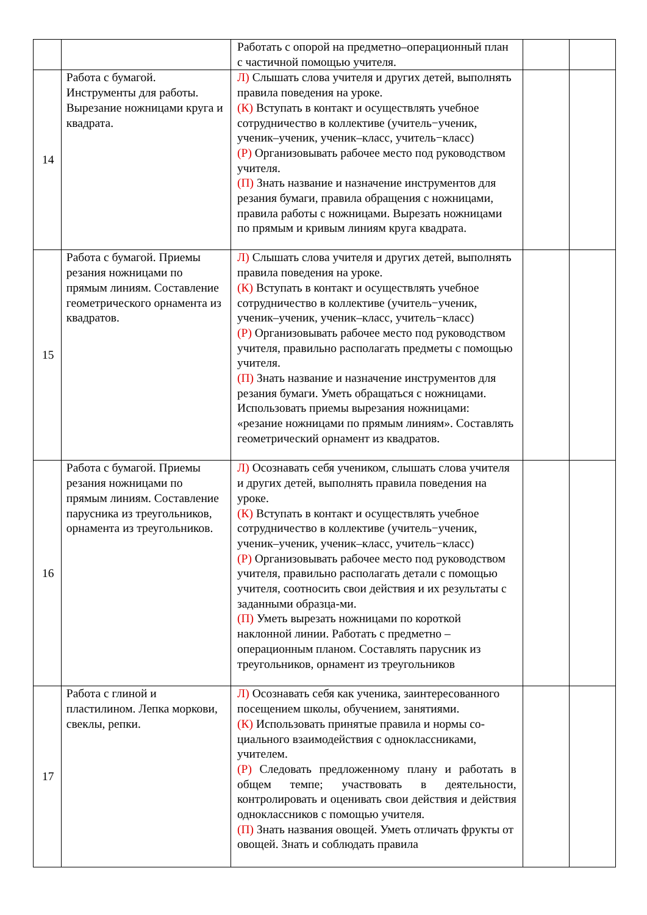| | | Работать с опорой на предметно–операционный план с частичной помощью учителя. | | |
| 14 | Работа с бумагой. Инструменты для работы. Вырезание ножницами круга и квадрата. | Л) Слышать слова учителя и других детей, выполнять правила поведения на уроке. (К) Вступать в контакт и осуществлять учебное сотрудничество в коллективе (учитель−ученик, ученик–ученик, ученик–класс, учитель−класс) (Р) Организовывать рабочее место под руководством учителя. (П) Знать название и назначение инструментов для резания бумаги, правила обращения с ножницами, правила работы с ножницами. Вырезать ножницами по прямым и кривым линиям круга квадрата. | | |
| 15 | Работа с бумагой. Приемы резания ножницами по прямым линиям. Составление геометрического орнамента из квадратов. | Л) Слышать слова учителя и других детей, выполнять правила поведения на уроке. (К) Вступать в контакт и осуществлять учебное сотрудничество в коллективе (учитель−ученик, ученик–ученик, ученик–класс, учитель−класс) (Р) Организовывать рабочее место под руководством учителя, правильно располагать предметы с помощью учителя. (П) Знать название и назначение инструментов для резания бумаги. Уметь обращаться с ножницами. Использовать приемы вырезания ножницами: «резание ножницами по прямым линиям». Составлять геометрический орнамент из квадратов. | | |
| 16 | Работа с бумагой. Приемы резания ножницами по прямым линиям. Составление парусника из треугольников, орнамента из треугольников. | Л) Осознавать себя учеником, слышать слова учителя и других детей, выполнять правила поведения на уроке. (К) Вступать в контакт и осуществлять учебное сотрудничество в коллективе (учитель−ученик, ученик–ученик, ученик–класс, учитель−класс) (Р) Организовывать рабочее место под руководством учителя, правильно располагать детали с помощью учителя, соотносить свои действия и их результаты с заданными образца-ми. (П) Уметь вырезать ножницами по короткой наклонной линии. Работать с предметно – операционным планом. Составлять парусник из треугольников, орнамент из треугольников | | |
| 17 | Работа с глиной и пластилином. Лепка моркови, свеклы, репки. | Л) Осознавать себя как ученика, заинтересованного посещением школы, обучением, занятиями. (К) Использовать принятые правила и нормы со-циального взаимодействия с одноклассниками, учителем. (Р) Следовать предложенному плану и работать в общем темпе; участвовать в деятельности, контролировать и оценивать свои действия и действия одноклассников с помощью учителя. (П) Знать названия овощей. Уметь отличать фрукты от овощей. Знать и соблюдать правила | | |